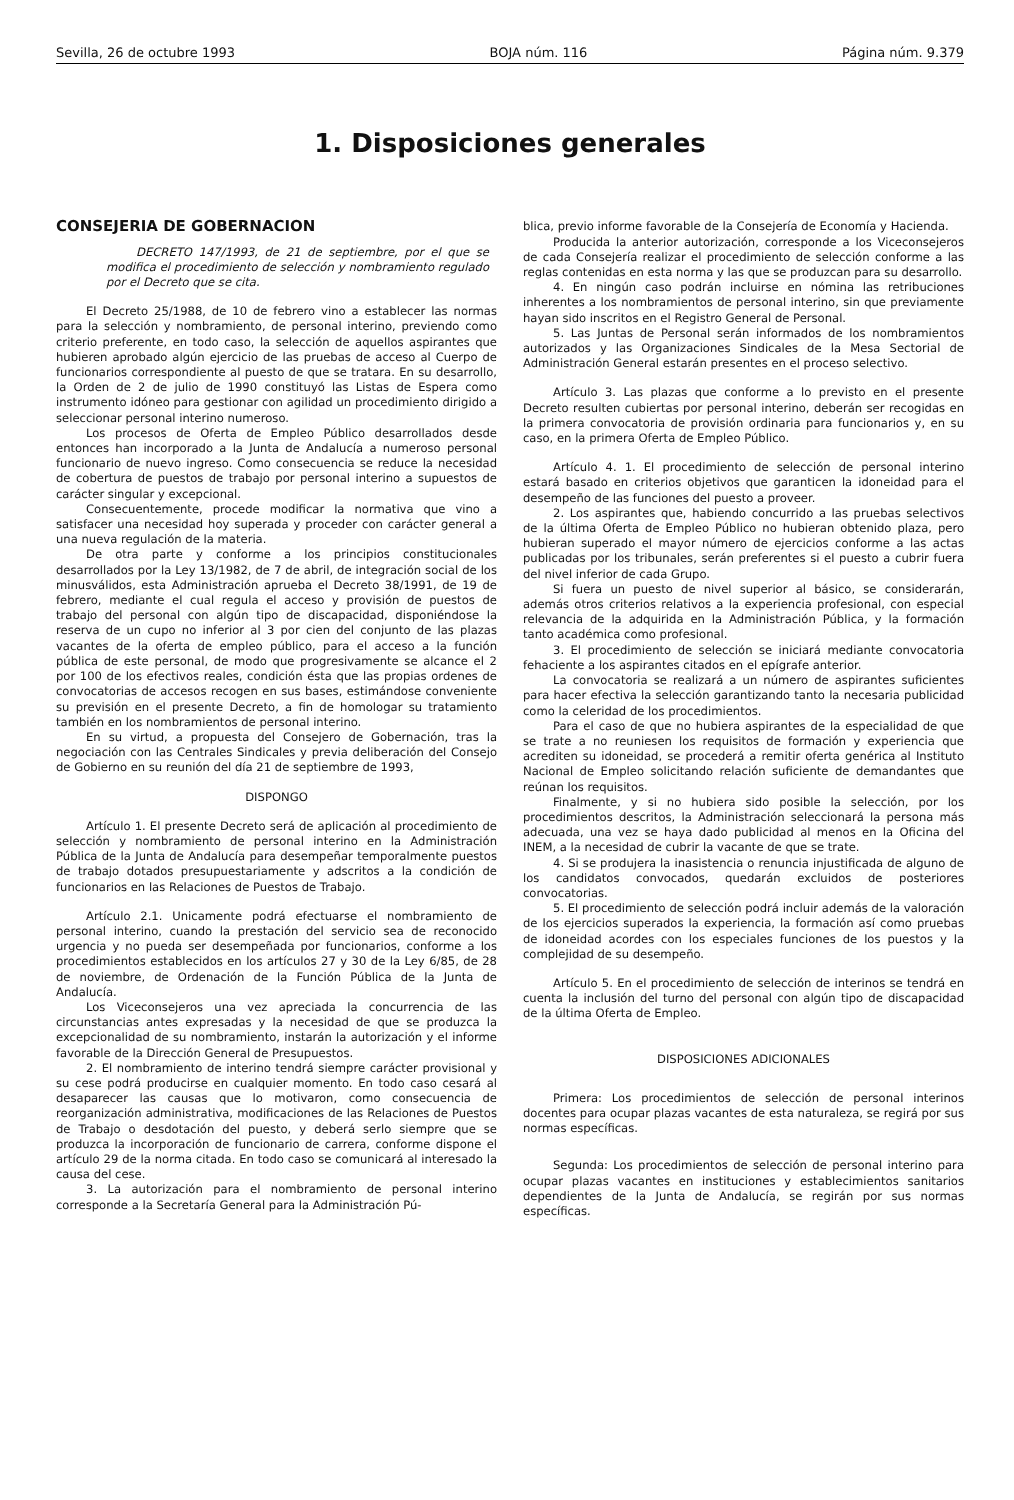Sevilla, 26 de octubre 1993 BOJA núm. 116 Página núm. 9.379
1. Disposiciones generales
CONSEJERIA DE GOBERNACION
DECRETO 147/1993, de 21 de septiembre, por el que se modifica el procedimiento de selección y nombramiento regulado por el Decreto que se cita.
El Decreto 25/1988, de 10 de febrero vino a establecer las normas para la selección y nombramiento, de personal interino, previendo como criterio preferente, en todo caso, la selección de aquellos aspirantes que hubieren aprobado algún ejercicio de las pruebas de acceso al Cuerpo de funcionarios correspondiente al puesto de que se tratara. En su desarrollo, la Orden de 2 de julio de 1990 constituyó las Listas de Espera como instrumento idóneo para gestionar con agilidad un procedimiento dirigido a seleccionar personal interino numeroso.
Los procesos de Oferta de Empleo Público desarrollados desde entonces han incorporado a la Junta de Andalucía a numeroso personal funcionario de nuevo ingreso. Como consecuencia se reduce la necesidad de cobertura de puestos de trabajo por personal interino a supuestos de carácter singular y excepcional.
Consecuentemente, procede modificar la normativa que vino a satisfacer una necesidad hoy superada y proceder con carácter general a una nueva regulación de la materia.
De otra parte y conforme a los principios constitucionales desarrollados por la Ley 13/1982, de 7 de abril, de integración social de los minusválidos, esta Administración aprueba el Decreto 38/1991, de 19 de febrero, mediante el cual regula el acceso y provisión de puestos de trabajo del personal con algún tipo de discapacidad, disponiéndose la reserva de un cupo no inferior al 3 por cien del conjunto de las plazas vacantes de la oferta de empleo público, para el acceso a la función pública de este personal, de modo que progresivamente se alcance el 2 por 100 de los efectivos reales, condición ésta que las propias ordenes de convocatorias de accesos recogen en sus bases, estimándose conveniente su previsión en el presente Decreto, a fin de homologar su tratamiento también en los nombramientos de personal interino.
En su virtud, a propuesta del Consejero de Gobernación, tras la negociación con las Centrales Sindicales y previa deliberación del Consejo de Gobierno en su reunión del día 21 de septiembre de 1993,
DISPONGO
Artículo 1. El presente Decreto será de aplicación al procedimiento de selección y nombramiento de personal interino en la Administración Pública de la Junta de Andalucía para desempeñar temporalmente puestos de trabajo dotados presupuestariamente y adscritos a la condición de funcionarios en las Relaciones de Puestos de Trabajo.
Artículo 2.1. Unicamente podrá efectuarse el nombramiento de personal interino, cuando la prestación del servicio sea de reconocido urgencia y no pueda ser desempeñada por funcionarios, conforme a los procedimientos establecidos en los artículos 27 y 30 de la Ley 6/85, de 28 de noviembre, de Ordenación de la Función Pública de la Junta de Andalucía.
Los Viceconsejeros una vez apreciada la concurrencia de las circunstancias antes expresadas y la necesidad de que se produzca la excepcionalidad de su nombramiento, instarán la autorización y el informe favorable de la Dirección General de Presupuestos.
2. El nombramiento de interino tendrá siempre carácter provisional y su cese podrá producirse en cualquier momento. En todo caso cesará al desaparecer las causas que lo motivaron, como consecuencia de reorganización administrativa, modificaciones de las Relaciones de Puestos de Trabajo o desdotación del puesto, y deberá serlo siempre que se produzca la incorporación de funcionario de carrera, conforme dispone el artículo 29 de la norma citada. En todo caso se comunicará al interesado la causa del cese.
3. La autorización para el nombramiento de personal interino corresponde a la Secretaría General para la Administración Pú-
blica, previo informe favorable de la Consejería de Economía y Hacienda.
Producida la anterior autorización, corresponde a los Viceconsejeros de cada Consejería realizar el procedimiento de selección conforme a las reglas contenidas en esta norma y las que se produzcan para su desarrollo.
4. En ningún caso podrán incluirse en nómina las retribuciones inherentes a los nombramientos de personal interino, sin que previamente hayan sido inscritos en el Registro General de Personal.
5. Las Juntas de Personal serán informados de los nombramientos autorizados y las Organizaciones Sindicales de la Mesa Sectorial de Administración General estarán presentes en el proceso selectivo.
Artículo 3. Las plazas que conforme a lo previsto en el presente Decreto resulten cubiertas por personal interino, deberán ser recogidas en la primera convocatoria de provisión ordinaria para funcionarios y, en su caso, en la primera Oferta de Empleo Público.
Artículo 4. 1. El procedimiento de selección de personal interino estará basado en criterios objetivos que garanticen la idoneidad para el desempeño de las funciones del puesto a proveer.
2. Los aspirantes que, habiendo concurrido a las pruebas selectivos de la última Oferta de Empleo Público no hubieran obtenido plaza, pero hubieran superado el mayor número de ejercicios conforme a las actas publicadas por los tribunales, serán preferentes si el puesto a cubrir fuera del nivel inferior de cada Grupo.
Si fuera un puesto de nivel superior al básico, se considerarán, además otros criterios relativos a la experiencia profesional, con especial relevancia de la adquirida en la Administración Pública, y la formación tanto académica como profesional.
3. El procedimiento de selección se iniciará mediante convocatoria fehaciente a los aspirantes citados en el epígrafe anterior.
La convocatoria se realizará a un número de aspirantes suficientes para hacer efectiva la selección garantizando tanto la necesaria publicidad como la celeridad de los procedimientos.
Para el caso de que no hubiera aspirantes de la especialidad de que se trate a no reuniesen los requisitos de formación y experiencia que acrediten su idoneidad, se procederá a remitir oferta genérica al Instituto Nacional de Empleo solicitando relación suficiente de demandantes que reúnan los requisitos.
Finalmente, y si no hubiera sido posible la selección, por los procedimientos descritos, la Administración seleccionará la persona más adecuada, una vez se haya dado publicidad al menos en la Oficina del INEM, a la necesidad de cubrir la vacante de que se trate.
4. Si se produjera la inasistencia o renuncia injustificada de alguno de los candidatos convocados, quedarán excluidos de posteriores convocatorias.
5. El procedimiento de selección podrá incluir además de la valoración de los ejercicios superados la experiencia, la formación así como pruebas de idoneidad acordes con los especiales funciones de los puestos y la complejidad de su desempeño.
Artículo 5. En el procedimiento de selección de interinos se tendrá en cuenta la inclusión del turno del personal con algún tipo de discapacidad de la última Oferta de Empleo.
DISPOSICIONES ADICIONALES
Primera: Los procedimientos de selección de personal interinos docentes para ocupar plazas vacantes de esta naturaleza, se regirá por sus normas específicas.
Segunda: Los procedimientos de selección de personal interino para ocupar plazas vacantes en instituciones y establecimientos sanitarios dependientes de la Junta de Andalucía, se regirán por sus normas específicas.